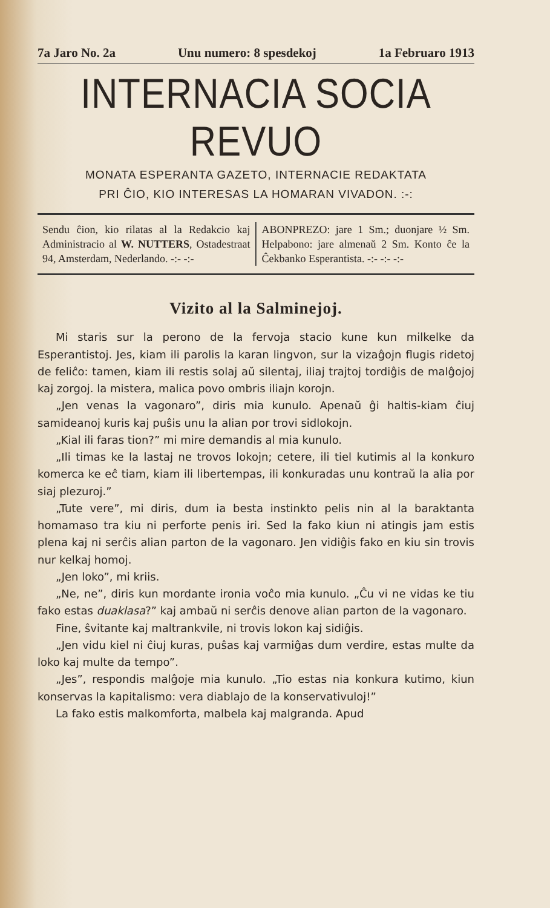7a Jaro No. 2a Unu numero: 8 spesdekoj 1a Februaro 1913
INTERNACIA SOCIA REVUO
MONATA ESPERANTA GAZETO, INTERNACIE REDAKTATA
PRI ĈIO, KIO INTERESAS LA HOMARAN VIVADON. :-:
Sendu ĉion, kio rilatas al la Redakcio kaj Administracio al W. NUTTERS, Ostadestraat 94, Amsterdam, Nederlando. -:- -:-
ABONPREZO: jare 1 Sm.; duonjare ½ Sm. Helpabono: jare almenaŭ 2 Sm. Konto ĉe la Ĉekbanko Esperantista. -:- -:- -:-
Vizito al la Salminejoj.
Mi staris sur la perono de la fervoja stacio kune kun milkelke da Esperantistoj. Jes, kiam ili parolis la karan lingvon, sur la vizaĝojn flugis ridetoj de feliĉo: tamen, kiam ili restis solaj aŭ silentaj, iliaj trajtoj tordiĝis de malĝojoj kaj zorgoj. la mistera, malica povo ombris iliajn korojn.
„Jen venas la vagonaro”, diris mia kunulo. Apenaŭ ĝi haltis-kiam ĉiuj samideanoj kuris kaj puŝis unu la alian por trovi sidlokojn.
„Kial ili faras tion?” mi mire demandis al mia kunulo.
„Ili timas ke la lastaj ne trovos lokojn; cetere, ili tiel kutimis al la konkuro komerca ke eĉ tiam, kiam ili libertempas, ili konkuradas unu kontraŭ la alia por siaj plezuroj.”
„Tute vere”, mi diris, dum ia besta instinkto pelis nin al la baraktanta homamaso tra kiu ni perforte penis iri. Sed la fako kiun ni atingis jam estis plena kaj ni serĉis alian parton de la vagonaro. Jen vidiĝis fako en kiu sin trovis nur kelkaj homoj.
„Jen loko”, mi kriis.
„Ne, ne”, diris kun mordante ironia voĉo mia kunulo. „Ĉu vi ne vidas ke tiu fako estas duaklasa?” kaj ambaŭ ni serĉis denove alian parton de la vagonaro.
Fine, ŝvitante kaj maltrankvile, ni trovis lokon kaj sidiĝis.
„Jen vidu kiel ni ĉiuj kuras, puŝas kaj varmiĝas dum verdire, estas multe da loko kaj multe da tempo”.
„Jes”, respondis malĝoje mia kunulo. „Tio estas nia konkura kutimo, kiun konservas la kapitalismo: vera diablajo de la konservativuloj!”
La fako estis malkomforta, malbela kaj malgranda. Apud